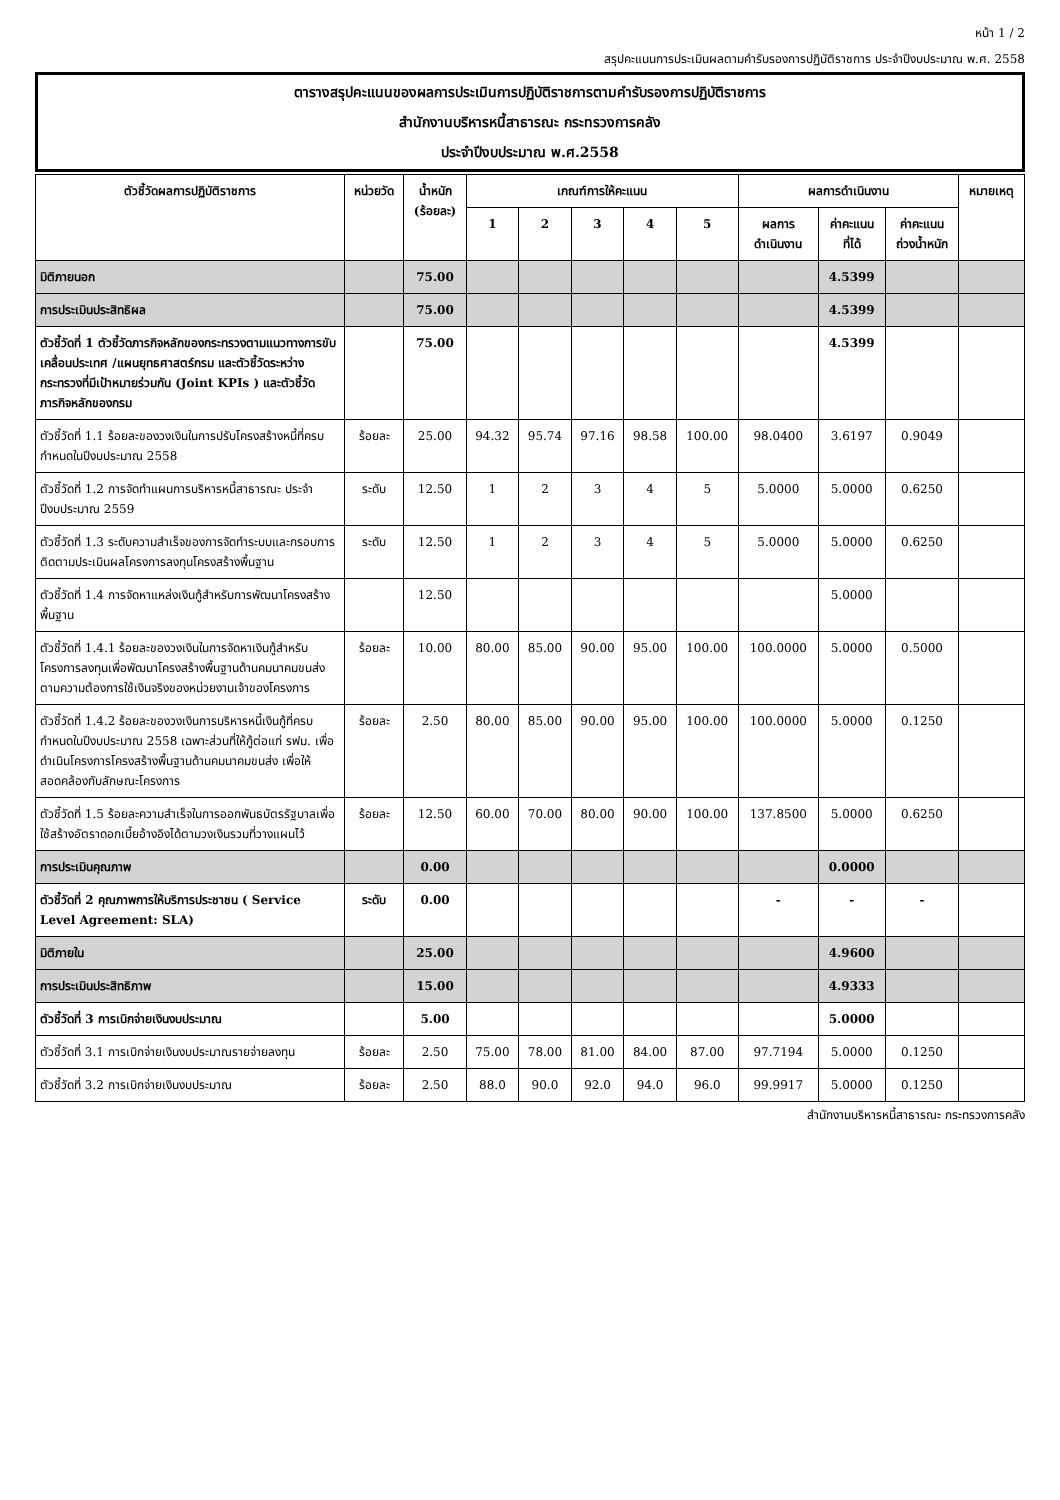หน้า 1 / 2
สรุปคะแนนการประเมินผลตามคำรับรองการปฏิบัติราชการ ประจำปีงบประมาณ พ.ศ. 2558
ตารางสรุปคะแนนของผลการประเมินการปฏิบัติราชการตามคำรับรองการปฏิบัติราชการ
สำนักงานบริหารหนี้สาธารณะ กระทรวงการคลัง
ประจำปีงบประมาณ พ.ศ.2558
| ตัวชี้วัดผลการปฏิบัติราชการ | หน่วยวัด | น้ำหนัก (ร้อยละ) | เกณฑ์การให้คะแนน | | | | | ผลการดำเนินงาน | | | หมายเหตุ |
| --- | --- | --- | --- | --- | --- | --- | --- | --- | --- | --- | --- |
| | | | 1 | 2 | 3 | 4 | 5 | ผลการ ดำเนินงาน | ค่าคะแนน ที่ได้ | ค่าคะแนน ถ่วงน้ำหนัก | |
| มิติภายนอก | | 75.00 | | | | | | | 4.5399 | | |
| การประเมินประสิทธิผล | | 75.00 | | | | | | | 4.5399 | | |
| ตัวชี้วัดที่ 1 ตัวชี้วัดภารกิจหลักของกระทรวงตามแนวทางการขับเคลื่อนประเทศ /แผนยุทธศาสตร์กรม และตัวชี้วัดระหว่างกระทรวงที่มีเป้าหมายร่วมกัน (Joint KPIs ) และตัวชี้วัดภารกิจหลักของกรม | | 75.00 | | | | | | | 4.5399 | | |
| ตัวชี้วัดที่ 1.1 ร้อยละของวงเงินในการปรับโครงสร้างหนี้ที่ครบกำหนดในปีงบประมาณ 2558 | ร้อยละ | 25.00 | 94.32 | 95.74 | 97.16 | 98.58 | 100.00 | 98.0400 | 3.6197 | 0.9049 | |
| ตัวชี้วัดที่ 1.2 การจัดทำแผนการบริหารหนี้สาธารณะ ประจำปีงบประมาณ 2559 | ระดับ | 12.50 | 1 | 2 | 3 | 4 | 5 | 5.0000 | 5.0000 | 0.6250 | |
| ตัวชี้วัดที่ 1.3 ระดับความสำเร็จของการจัดทำระบบและกรอบการติดตามประเมินผลโครงการลงทุนโครงสร้างพื้นฐาน | ระดับ | 12.50 | 1 | 2 | 3 | 4 | 5 | 5.0000 | 5.0000 | 0.6250 | |
| ตัวชี้วัดที่ 1.4 การจัดหาแหล่งเงินกู้สำหรับการพัฒนาโครงสร้างพื้นฐาน | | 12.50 | | | | | | | 5.0000 | | |
| ตัวชี้วัดที่ 1.4.1 ร้อยละของวงเงินในการจัดหาเงินกู้สำหรับโครงการลงทุนเพื่อพัฒนาโครงสร้างพื้นฐานด้านคมนาคมขนส่งตามความต้องการใช้เงินจริงของหน่วยงานเจ้าของโครงการ | ร้อยละ | 10.00 | 80.00 | 85.00 | 90.00 | 95.00 | 100.00 | 100.0000 | 5.0000 | 0.5000 | |
| ตัวชี้วัดที่ 1.4.2 ร้อยละของวงเงินการบริหารหนี้เงินกู้ที่ครบกำหนดในปีงบประมาณ 2558 เฉพาะส่วนที่ให้กู้ต่อแก่ รฟม. เพื่อดำเนินโครงการโครงสร้างพื้นฐานด้านคมนาคมขนส่ง เพื่อให้สอดคล้องกับลักษณะโครงการ | ร้อยละ | 2.50 | 80.00 | 85.00 | 90.00 | 95.00 | 100.00 | 100.0000 | 5.0000 | 0.1250 | |
| ตัวชี้วัดที่ 1.5 ร้อยละความสำเร็จในการออกพันธบัตรรัฐบาลเพื่อใช้สร้างอัตราดอกเบี้ยอ้างอิงได้ตามวงเงินรวมที่วางแผนไว้ | ร้อยละ | 12.50 | 60.00 | 70.00 | 80.00 | 90.00 | 100.00 | 137.8500 | 5.0000 | 0.6250 | |
| การประเมินคุณภาพ | | 0.00 | | | | | | | 0.0000 | | |
| ตัวชี้วัดที่ 2 คุณภาพการให้บริการประชาชน ( Service Level Agreement: SLA) | ระดับ | 0.00 | | | | | | - | - | - | |
| มิติภายใน | | 25.00 | | | | | | | 4.9600 | | |
| การประเมินประสิทธิภาพ | | 15.00 | | | | | | | 4.9333 | | |
| ตัวชี้วัดที่ 3 การเบิกจ่ายเงินงบประมาณ | | 5.00 | | | | | | | 5.0000 | | |
| ตัวชี้วัดที่ 3.1 การเบิกจ่ายเงินงบประมาณรายจ่ายลงทุน | ร้อยละ | 2.50 | 75.00 | 78.00 | 81.00 | 84.00 | 87.00 | 97.7194 | 5.0000 | 0.1250 | |
| ตัวชี้วัดที่ 3.2 การเบิกจ่ายเงินงบประมาณ | ร้อยละ | 2.50 | 88.0 | 90.0 | 92.0 | 94.0 | 96.0 | 99.9917 | 5.0000 | 0.1250 | |
สำนักงานบริหารหนี้สาธารณะ กระทรวงการคลัง